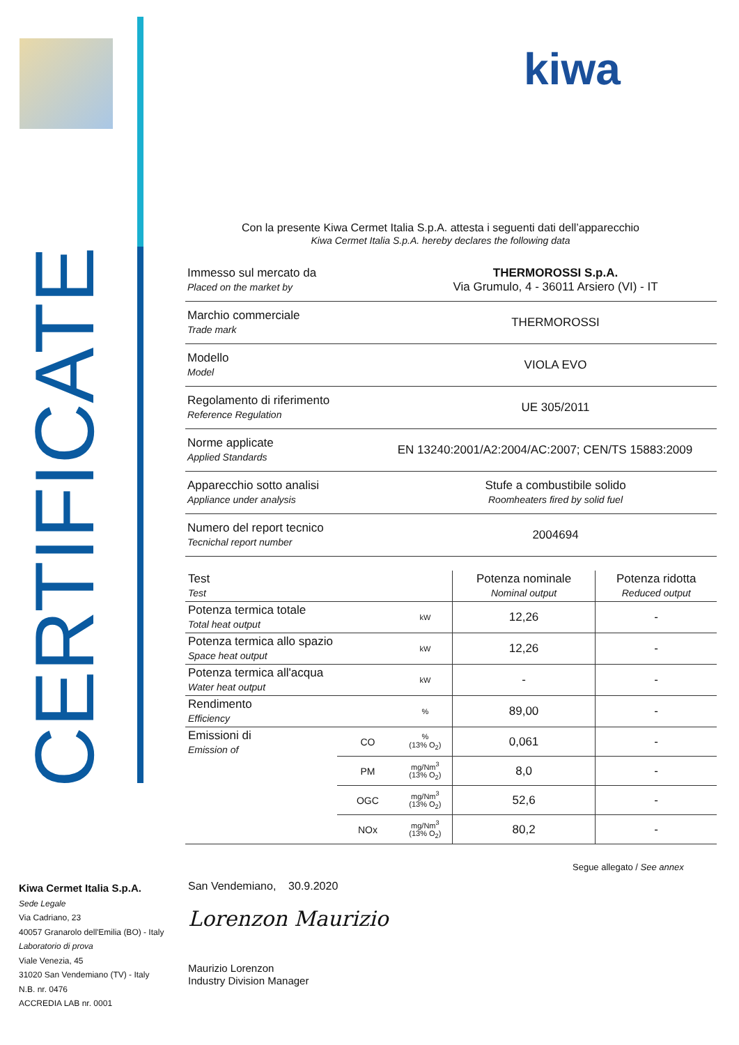CERTIFICATE
kiwa
Con la presente Kiwa Cermet Italia S.p.A. attesta i seguenti dati dell’apparecchio
Kiwa Cermet Italia S.p.A. hereby declares the following data
Immesso sul mercato da
Placed on the market by
THERMOROSSI S.p.A.
Via Grumulo, 4 - 36011 Arsiero (VI) - IT
Marchio commerciale
Trade mark
THERMOROSSI
Modello
Model
VIOLA EVO
Regolamento di riferimento
Reference Regulation
UE 305/2011
Norme applicate
Applied Standards
EN 13240:2001/A2:2004/AC:2007; CEN/TS 15883:2009
Apparecchio sotto analisi
Appliance under analysis
Stufe a combustibile solido
Roomheaters fired by solid fuel
Numero del report tecnico
Tecnichal report number
2004694
| Test Test | | | Potenza nominale Nominal output | Potenza ridotta Reduced output |
| Potenza termica totale Total heat output | | kW | 12,26 | - |
| Potenza termica allo spazio Space heat output | | kW | 12,26 | - |
| Potenza termica all'acqua Water heat output | | kW | - | - |
| Rendimento Efficiency | | % | 89,00 | - |
| Emissioni di Emission of | CO | % (13% O<sub>2</sub>) | 0,061 | - |
| | PM | mg/Nm<sup>3</sup> (13% O<sub>2</sub>) | 8,0 | - |
| | OGC | mg/Nm<sup>3</sup> (13% O<sub>2</sub>) | 52,6 | - |
| | NOx | mg/Nm<sup>3</sup> (13% O<sub>2</sub>) | 80,2 | - |
Segue allegato / See annex
Kiwa Cermet Italia S.p.A.
Sede Legale
Via Cadriano, 23
40057 Granarolo dell'Emilia (BO) - Italy
Laboratorio di prova
Viale Venezia, 45
31020 San Vendemiano (TV) - Italy
N.B. nr. 0476
ACCREDIA LAB nr. 0001
San Vendemiano, 30.9.2020
Lorenzon Maurizio
Maurizio Lorenzon
Industry Division Manager